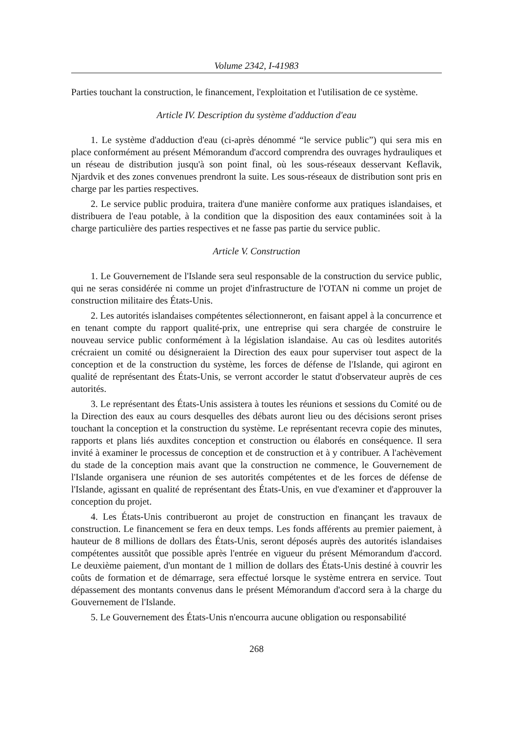Volume 2342, I-41983
Parties touchant la construction, le financement, l'exploitation et l'utilisation de ce système.
Article IV. Description du système d'adduction d'eau
1. Le système d'adduction d'eau (ci-après dénommé “le service public”) qui sera mis en place conformément au présent Mémorandum d'accord comprendra des ouvrages hydrauliques et un réseau de distribution jusqu'à son point final, où les sous-réseaux desservant Keflavik, Njardvik et des zones convenues prendront la suite. Les sous-réseaux de distribution sont pris en charge par les parties respectives.
2. Le service public produira, traitera d'une manière conforme aux pratiques islandaises, et distribuera de l'eau potable, à la condition que la disposition des eaux contaminées soit à la charge particulière des parties respectives et ne fasse pas partie du service public.
Article V. Construction
1. Le Gouvernement de l'Islande sera seul responsable de la construction du service public, qui ne seras considérée ni comme un projet d'infrastructure de l'OTAN ni comme un projet de construction militaire des États-Unis.
2. Les autorités islandaises compétentes sélectionneront, en faisant appel à la concurrence et en tenant compte du rapport qualité-prix, une entreprise qui sera chargée de construire le nouveau service public conformément à la législation islandaise. Au cas où lesdites autorités crécraient un comité ou désigneraient la Direction des eaux pour superviser tout aspect de la conception et de la construction du système, les forces de défense de l'Islande, qui agiront en qualité de représentant des États-Unis, se verront accorder le statut d'observateur auprès de ces autorités.
3. Le représentant des États-Unis assistera à toutes les réunions et sessions du Comité ou de la Direction des eaux au cours desquelles des débats auront lieu ou des décisions seront prises touchant la conception et la construction du système. Le représentant recevra copie des minutes, rapports et plans liés auxdites conception et construction ou élaborés en conséquence. Il sera invité à examiner le processus de conception et de construction et à y contribuer. A l'achèvement du stade de la conception mais avant que la construction ne commence, le Gouvernement de l'Islande organisera une réunion de ses autorités compétentes et de les forces de défense de l'Islande, agissant en qualité de représentant des États-Unis, en vue d'examiner et d'approuver la conception du projet.
4. Les États-Unis contribueront au projet de construction en finançant les travaux de construction. Le financement se fera en deux temps. Les fonds afférents au premier paiement, à hauteur de 8 millions de dollars des États-Unis, seront déposés auprès des autorités islandaises compétentes aussitôt que possible après l'entrée en vigueur du présent Mémorandum d'accord. Le deuxième paiement, d'un montant de 1 million de dollars des États-Unis destiné à couvrir les coûts de formation et de démarrage, sera effectué lorsque le système entrera en service. Tout dépassement des montants convenus dans le présent Mémorandum d'accord sera à la charge du Gouvernement de l'Islande.
5. Le Gouvernement des États-Unis n'encourra aucune obligation ou responsabilité
268